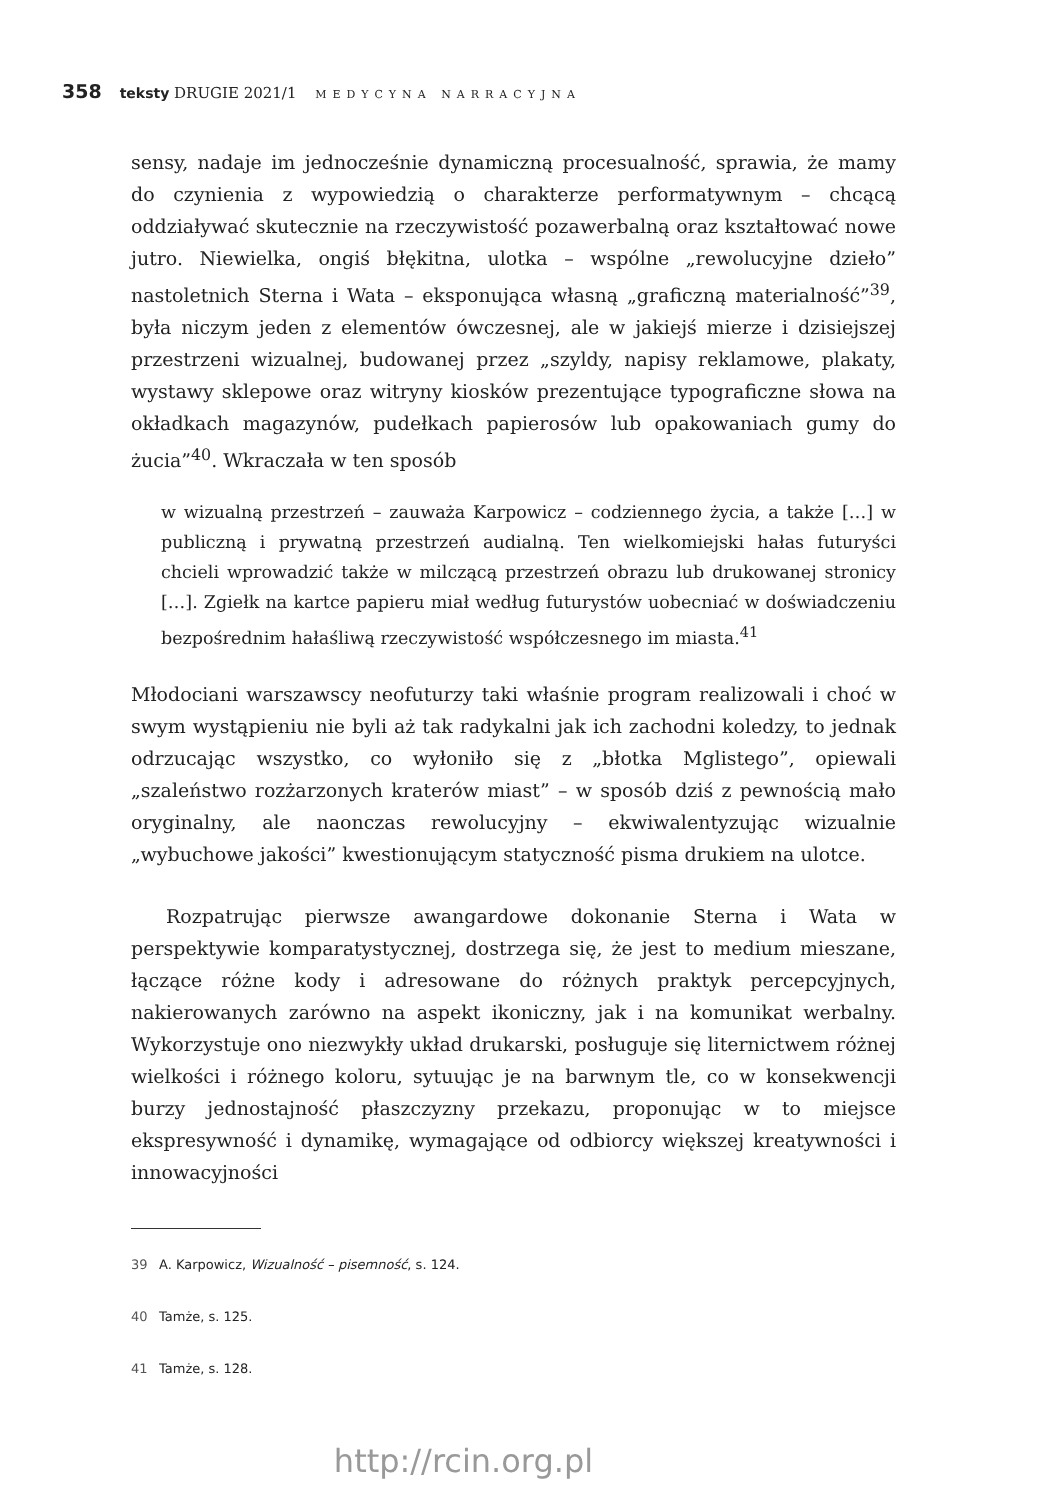358 teksty DRUGIE 2021/1 MEDYCYNA NARRACYJNA
sensy, nadaje im jednocześnie dynamiczną procesualność, sprawia, że mamy do czynienia z wypowiedzią o charakterze performatywnym – chcącą oddziaływać skutecznie na rzeczywistość pozawerbalną oraz kształtować nowe jutro. Niewielka, ongiś błękitna, ulotka – wspólne „rewolucyjne dzieło” nastoletnich Sterna i Wata – eksponująca własną „graficzną materialność”<sup>39</sup>, była niczym jeden z elementów ówczesnej, ale w jakiejś mierze i dzisiejszej przestrzeni wizualnej, budowanej przez „szyldy, napisy reklamowe, plakaty, wystawy sklepowe oraz witryny kiosków prezentujące typograficzne słowa na okładkach magazynów, pudełkach papierosów lub opakowaniach gumy do żucia”<sup>40</sup>. Wkraczała w ten sposób
w wizualną przestrzeń – zauważa Karpowicz – codziennego życia, a także […] w publiczną i prywatną przestrzeń audialną. Ten wielkomiejski hałas futuryści chcieli wprowadzić także w milczącą przestrzeń obrazu lub drukowanej stronicy […]. Zgiełk na kartce papieru miał według futurystów uobecniać w doświadczeniu bezpośrednim hałaśliwą rzeczywistość współczesnego im miasta.<sup>41</sup>
Młodociani warszawscy neofuturzy taki właśnie program realizowali i choć w swym wystąpieniu nie byli aż tak radykalni jak ich zachodni koledzy, to jednak odrzucając wszystko, co wyłoniło się z „błotka Mglistego”, opiewali „szaleństwo rozżarzonych kraterów miast” – w sposób dziś z pewnością mało oryginalny, ale naonczas rewolucyjny – ekwiwalentyzując wizualnie „wybuchowe jakości” kwestionującym statyczność pisma drukiem na ulotce.
Rozpatrując pierwsze awangardowe dokonanie Sterna i Wata w perspektywie komparatystycznej, dostrzega się, że jest to medium mieszane, łączące różne kody i adresowane do różnych praktyk percepcyjnych, nakierowanych zarówno na aspekt ikoniczny, jak i na komunikat werbalny. Wykorzystuje ono niezwykły układ drukarski, posługuje się liternictwem różnej wielkości i różnego koloru, sytuując je na barwnym tle, co w konsekwencji burzy jednostajność płaszczyzny przekazu, proponując w to miejsce ekspresywność i dynamikę, wymagające od odbiorcy większej kreatywności i innowacyjności
39 A. Karpowicz, Wizualność – pisemność, s. 124.
40 Tamże, s. 125.
41 Tamże, s. 128.
http://rcin.org.pl